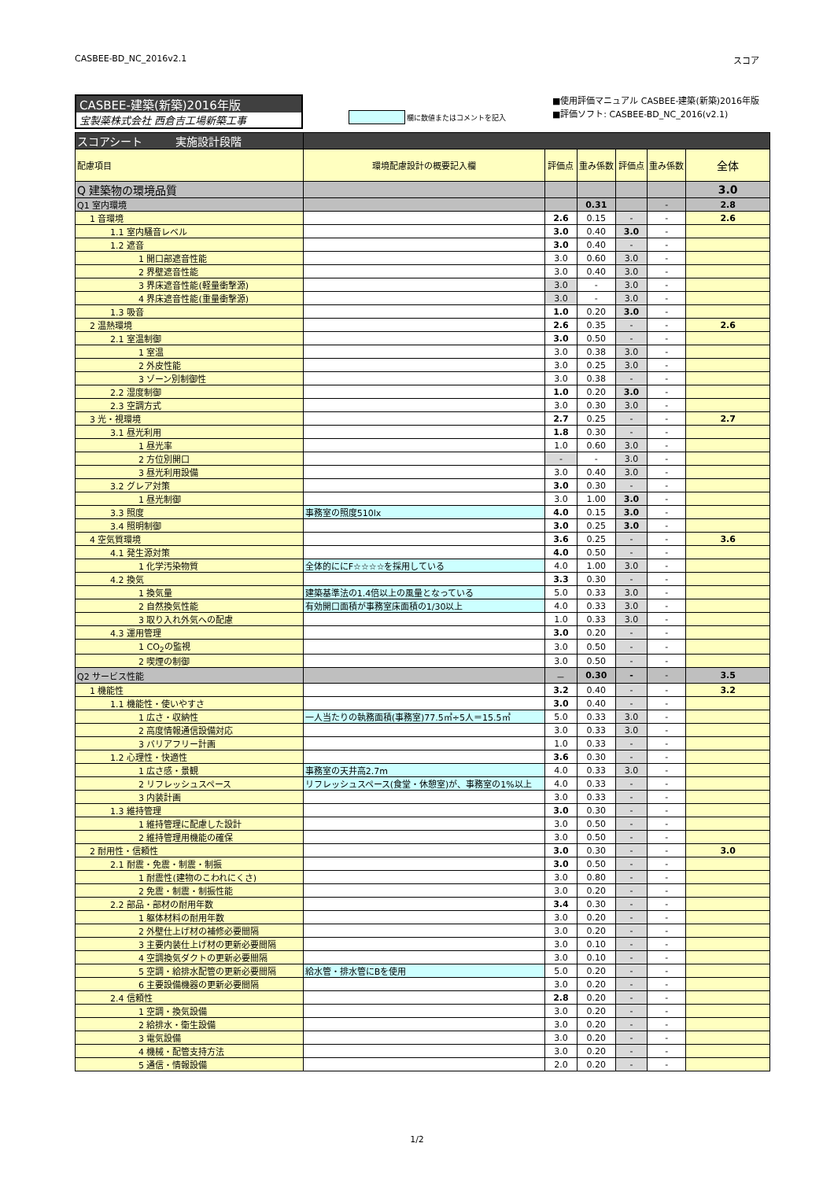CASBEE-BD_NC_2016v2.1 スコア
CASBEE-建築(新築)2016年版
宝製薬株式会社 西倉吉工場新築工事
欄に数値またはコメントを記入
■使用評価マニュアル CASBEE-建築(新築)2016年版
■評価ソフト: CASBEE-BD_NC_2016(v2.1)
| スコアシート 実施設計段階 | | | | | | |
| 配慮項目 | 環境配慮設計の概要記入欄 | 評価点 | 重み係数 | 評価点 | 重み係数 | 全体 |
| Q 建築物の環境品質 | | | | | | 3.0 |
| Q1 室内環境 | | | 0.31 | | - | 2.8 |
| 1 音環境 | | 2.6 | 0.15 | - | - | 2.6 |
| 1.1 室内騒音レベル | | 3.0 | 0.40 | 3.0 | - | |
| 1.2 遮音 | | 3.0 | 0.40 | - | - | |
| 1 開口部遮音性能 | | 3.0 | 0.60 | 3.0 | - | |
| 2 界壁遮音性能 | | 3.0 | 0.40 | 3.0 | - | |
| 3 界床遮音性能(軽量衝撃源) | | 3.0 | - | 3.0 | - | |
| 4 界床遮音性能(重量衝撃源) | | 3.0 | - | 3.0 | - | |
| 1.3 吸音 | | 1.0 | 0.20 | 3.0 | - | |
| 2 温熱環境 | | 2.6 | 0.35 | - | - | 2.6 |
| 2.1 室温制御 | | 3.0 | 0.50 | - | - | |
| 1 室温 | | 3.0 | 0.38 | 3.0 | - | |
| 2 外皮性能 | | 3.0 | 0.25 | 3.0 | - | |
| 3 ゾーン別制御性 | | 3.0 | 0.38 | - | - | |
| 2.2 湿度制御 | | 1.0 | 0.20 | 3.0 | - | |
| 2.3 空調方式 | | 3.0 | 0.30 | 3.0 | - | |
| 3 光・視環境 | | 2.7 | 0.25 | - | - | 2.7 |
| 3.1 昼光利用 | | 1.8 | 0.30 | - | - | |
| 1 昼光率 | | 1.0 | 0.60 | 3.0 | - | |
| 2 方位別開口 | | - | - | 3.0 | - | |
| 3 昼光利用設備 | | 3.0 | 0.40 | 3.0 | - | |
| 3.2 グレア対策 | | 3.0 | 0.30 | - | - | |
| 1 昼光制御 | | 3.0 | 1.00 | 3.0 | - | |
| 3.3 照度 | 事務室の照度510lx | 4.0 | 0.15 | 3.0 | - | |
| 3.4 照明制御 | | 3.0 | 0.25 | 3.0 | - | |
| 4 空気質環境 | | 3.6 | 0.25 | - | - | 3.6 |
| 4.1 発生源対策 | | 4.0 | 0.50 | - | - | |
| 1 化学汚染物質 | 全体的ににF☆☆☆☆を採用している | 4.0 | 1.00 | 3.0 | - | |
| 4.2 換気 | | 3.3 | 0.30 | - | - | |
| 1 換気量 | 建築基準法の1.4倍以上の風量となっている | 5.0 | 0.33 | 3.0 | - | |
| 2 自然換気性能 | 有効開口面積が事務室床面積の1/30以上 | 4.0 | 0.33 | 3.0 | - | |
| 3 取り入れ外気への配慮 | | 1.0 | 0.33 | 3.0 | - | |
| 4.3 運用管理 | | 3.0 | 0.20 | - | - | |
| 1 CO<sub>2</sub>の監視 | | 3.0 | 0.50 | - | - | |
| 2 喫煙の制御 | | 3.0 | 0.50 | - | - | |
| Q2 サービス性能 | | － | 0.30 | - | - | 3.5 |
| 1 機能性 | | 3.2 | 0.40 | - | - | 3.2 |
| 1.1 機能性・使いやすさ | | 3.0 | 0.40 | - | - | |
| 1 広さ・収納性 | 一人当たりの執務面積(事務室)77.5㎡÷5人＝15.5㎡ | 5.0 | 0.33 | 3.0 | - | |
| 2 高度情報通信設備対応 | | 3.0 | 0.33 | 3.0 | - | |
| 3 バリアフリー計画 | | 1.0 | 0.33 | - | - | |
| 1.2 心理性・快適性 | | 3.6 | 0.30 | - | - | |
| 1 広さ感・景観 | 事務室の天井高2.7m | 4.0 | 0.33 | 3.0 | - | |
| 2 リフレッシュスペース | リフレッシュスペース(食堂・休憩室)が、事務室の1%以上 | 4.0 | 0.33 | - | - | |
| 3 内装計画 | | 3.0 | 0.33 | - | - | |
| 1.3 維持管理 | | 3.0 | 0.30 | - | - | |
| 1 維持管理に配慮した設計 | | 3.0 | 0.50 | - | - | |
| 2 維持管理用機能の確保 | | 3.0 | 0.50 | - | - | |
| 2 耐用性・信頼性 | | 3.0 | 0.30 | - | - | 3.0 |
| 2.1 耐震・免震・制震・制振 | | 3.0 | 0.50 | - | - | |
| 1 耐震性(建物のこわれにくさ) | | 3.0 | 0.80 | - | - | |
| 2 免震・制震・制振性能 | | 3.0 | 0.20 | - | - | |
| 2.2 部品・部材の耐用年数 | | 3.4 | 0.30 | - | - | |
| 1 躯体材料の耐用年数 | | 3.0 | 0.20 | - | - | |
| 2 外壁仕上げ材の補修必要間隔 | | 3.0 | 0.20 | - | - | |
| 3 主要内装仕上げ材の更新必要間隔 | | 3.0 | 0.10 | - | - | |
| 4 空調換気ダクトの更新必要間隔 | | 3.0 | 0.10 | - | - | |
| 5 空調・給排水配管の更新必要間隔 | 給水管・排水管にBを使用 | 5.0 | 0.20 | - | - | |
| 6 主要設備機器の更新必要間隔 | | 3.0 | 0.20 | - | - | |
| 2.4 信頼性 | | 2.8 | 0.20 | - | - | |
| 1 空調・換気設備 | | 3.0 | 0.20 | - | - | |
| 2 給排水・衛生設備 | | 3.0 | 0.20 | - | - | |
| 3 電気設備 | | 3.0 | 0.20 | - | - | |
| 4 機械・配管支持方法 | | 3.0 | 0.20 | - | - | |
| 5 通信・情報設備 | | 2.0 | 0.20 | - | - | |
1/2